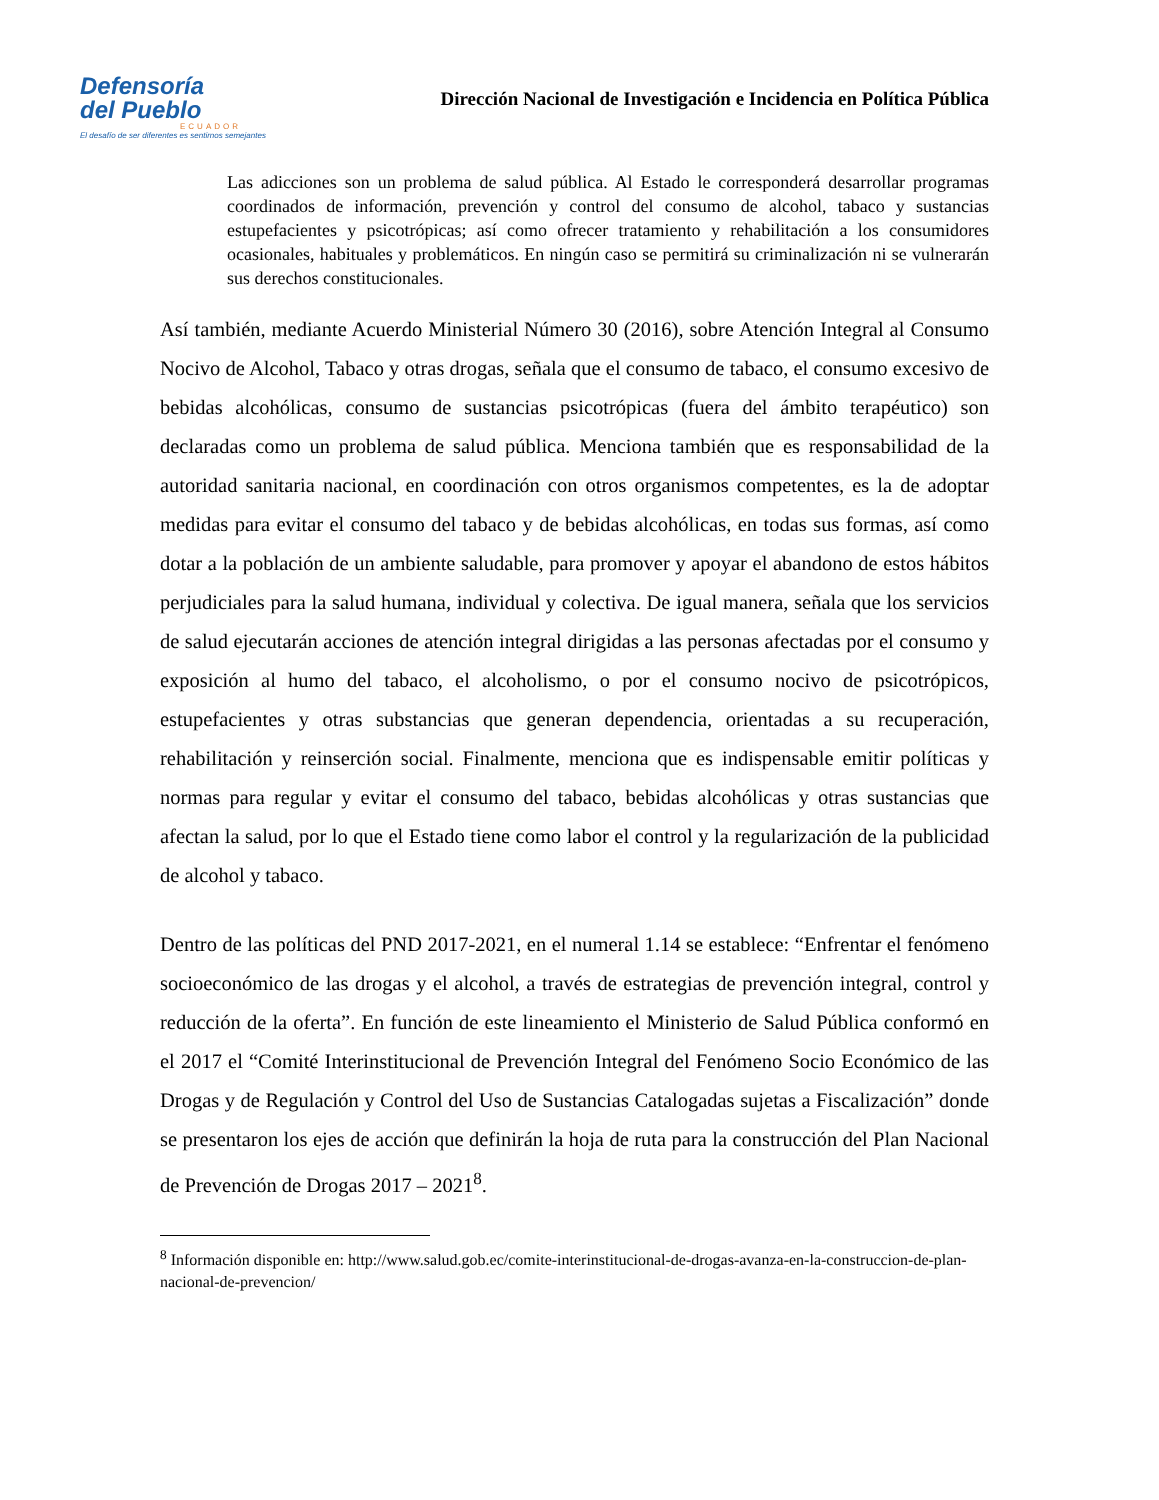Defensoría
del Pueblo
ECUADOR
El desafío de ser diferentes es sentirnos semejantes
Dirección Nacional de Investigación e Incidencia en Política Pública
Las adicciones son un problema de salud pública. Al Estado le corresponderá desarrollar programas coordinados de información, prevención y control del consumo de alcohol, tabaco y sustancias estupefacientes y psicotrópicas; así como ofrecer tratamiento y rehabilitación a los consumidores ocasionales, habituales y problemáticos. En ningún caso se permitirá su criminalización ni se vulnerarán sus derechos constitucionales.
Así también, mediante Acuerdo Ministerial Número 30 (2016), sobre Atención Integral al Consumo Nocivo de Alcohol, Tabaco y otras drogas, señala que el consumo de tabaco, el consumo excesivo de bebidas alcohólicas, consumo de sustancias psicotrópicas (fuera del ámbito terapéutico) son declaradas como un problema de salud pública. Menciona también que es responsabilidad de la autoridad sanitaria nacional, en coordinación con otros organismos competentes, es la de adoptar medidas para evitar el consumo del tabaco y de bebidas alcohólicas, en todas sus formas, así como dotar a la población de un ambiente saludable, para promover y apoyar el abandono de estos hábitos perjudiciales para la salud humana, individual y colectiva. De igual manera, señala que los servicios de salud ejecutarán acciones de atención integral dirigidas a las personas afectadas por el consumo y exposición al humo del tabaco, el alcoholismo, o por el consumo nocivo de psicotrópicos, estupefacientes y otras substancias que generan dependencia, orientadas a su recuperación, rehabilitación y reinserción social. Finalmente, menciona que es indispensable emitir políticas y normas para regular y evitar el consumo del tabaco, bebidas alcohólicas y otras sustancias que afectan la salud, por lo que el Estado tiene como labor el control y la regularización de la publicidad de alcohol y tabaco.
Dentro de las políticas del PND 2017-2021, en el numeral 1.14 se establece: “Enfrentar el fenómeno socioeconómico de las drogas y el alcohol, a través de estrategias de prevención integral, control y reducción de la oferta”. En función de este lineamiento el Ministerio de Salud Pública conformó en el 2017 el “Comité Interinstitucional de Prevención Integral del Fenómeno Socio Económico de las Drogas y de Regulación y Control del Uso de Sustancias Catalogadas sujetas a Fiscalización” donde se presentaron los ejes de acción que definirán la hoja de ruta para la construcción del Plan Nacional de Prevención de Drogas 2017 – 2021<sup>8</sup>.
<sup>8</sup> Información disponible en: http://www.salud.gob.ec/comite-interinstitucional-de-drogas-avanza-en-la-construccion-de-plan-nacional-de-prevencion/